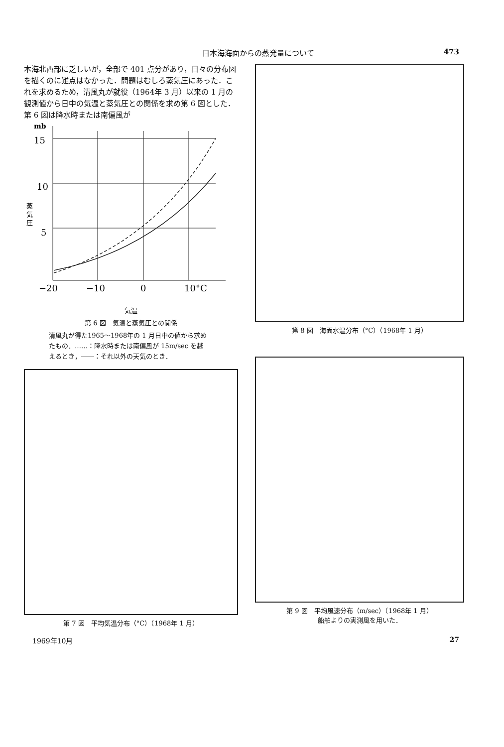日本海海面からの蒸発量について 473
本海北西部に乏しいが，全部で 401 点分があり，日々の分布図を描くのに難点はなかった．問題はむしろ蒸気圧にあった．これを求めるため，清風丸が就役（1964年 3 月）以来の 1 月の観測値から日中の気温と蒸気圧との関係を求め第 6 図とした．第 6 図は降水時または南偏風が
mb
15
10
5
蒸
気
圧
−20
−10
0
10°C
気温
第 6 図　気温と蒸気圧との関係
清風丸が得た1965〜1968年の 1 月日中の値から求めたもの．……：降水時または南偏風が 15m/sec を越えるとき，――：それ以外の天気のとき．
第 8 図　海面水温分布（°C）（1968年 1 月）
第 7 図　平均気温分布（°C）（1968年 1 月）
第 9 図　平均風速分布（m/sec）（1968年 1 月）
船舶よりの実測風を用いた．
1969年10月 27